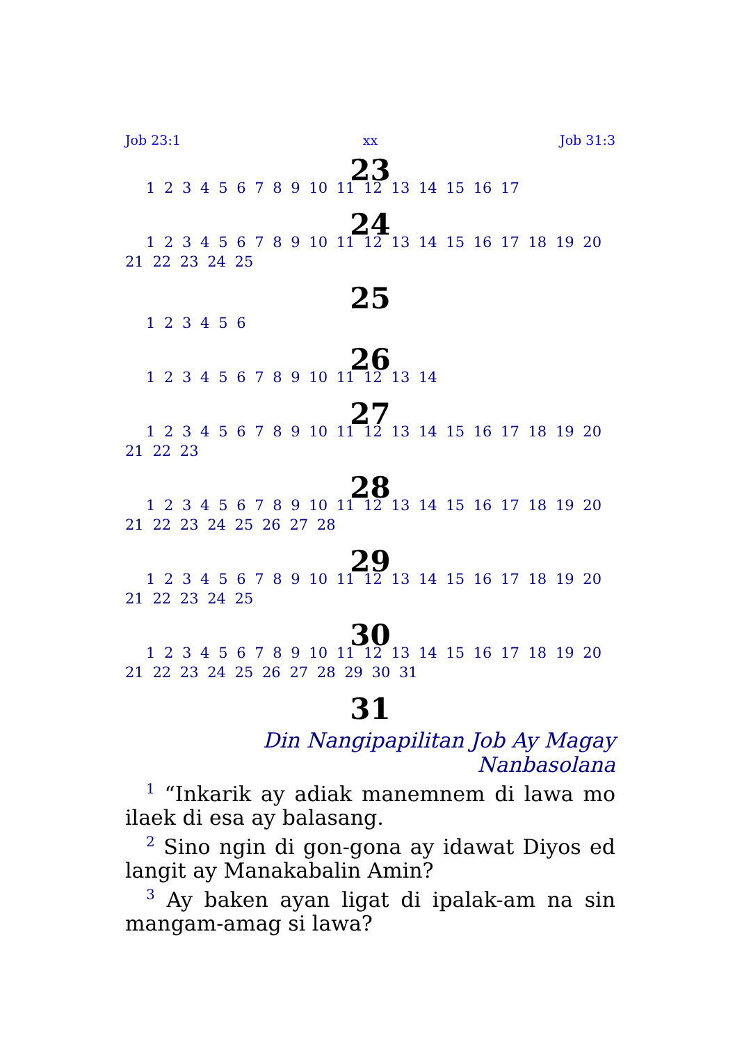Job 23:1 xx Job 31:3
23
1 2 3 4 5 6 7 8 9 10 11 12 13 14 15 16 17
24
1 2 3 4 5 6 7 8 9 10 11 12 13 14 15 16 17 18 19 20 21 22 23 24 25
25
1 2 3 4 5 6
26
1 2 3 4 5 6 7 8 9 10 11 12 13 14
27
1 2 3 4 5 6 7 8 9 10 11 12 13 14 15 16 17 18 19 20 21 22 23
28
1 2 3 4 5 6 7 8 9 10 11 12 13 14 15 16 17 18 19 20 21 22 23 24 25 26 27 28
29
1 2 3 4 5 6 7 8 9 10 11 12 13 14 15 16 17 18 19 20 21 22 23 24 25
30
1 2 3 4 5 6 7 8 9 10 11 12 13 14 15 16 17 18 19 20 21 22 23 24 25 26 27 28 29 30 31
31
Din Nangipapilitan Job Ay Magay Nanbasolana
<sup>1</sup> “Inkarik ay adiak manemnem di lawa mo ilaek di esa ay balasang.
<sup>2</sup> Sino ngin di gon-gona ay idawat Diyos ed langit ay Manakabalin Amin?
<sup>3</sup> Ay baken ayan ligat di ipalak-am na sin mangam-amag si lawa?